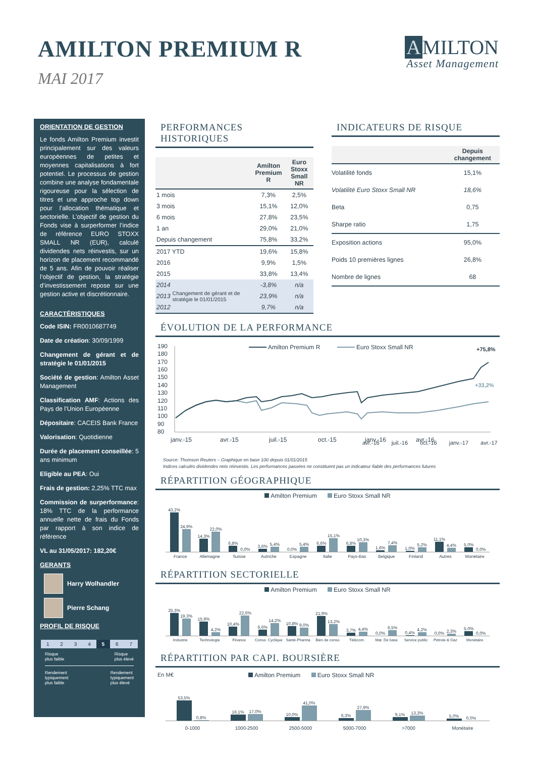AMILTON PREMIUM R
MAI 2017
A MILTON
Asset Management
ORIENTATION DE GESTION
Le fonds Amilton Premium investit principalement sur des valeurs européennes de petites et moyennes capitalisations à fort potentiel. Le processus de gestion combine une analyse fondamentale rigoureuse pour la sélection de titres et une approche top down pour l’allocation thématique et sectorielle. L’objectif de gestion du Fonds vise à surperformer l’indice de référence EURO STOXX SMALL NR (EUR), calculé dividendes nets réinvestis, sur un horizon de placement recommandé de 5 ans. Afin de pouvoir réaliser l’objectif de gestion, la stratégie d’investissement repose sur une gestion active et discrétionnaire.
CARACTÉRISTIQUES
Code ISIN: FR0010687749
Date de création: 30/09/1999
Changement de gérant et de stratégie le 01/01/2015
Société de gestion: Amilton Asset Management
Classification AMF: Actions des Pays de l’Union Européenne
Dépositaire: CACEIS Bank France
Valorisation: Quotidienne
Durée de placement conseillée: 5 ans minimum
Eligible au PEA: Oui
Frais de gestion: 2,25% TTC max
Commission de surperformance: 18% TTC de la performance annuelle nette de frais du Fonds par rapport à son indice de référence
VL au 31/05/2017: 182,20€
GERANTS
Harry Wolhandler
Pierre Schang
PROFIL DE RISQUE
1 2 3 4 5 6 7
Risque
plus faible Risque
plus élevé
Rendement
typiquement
plus faible Rendement
typiquement
plus élevé
PERFORMANCES HISTORIQUES
| | | Amilton Premium R | Euro Stoxx Small NR |
| --- | --- | --- | --- |
| 1 mois | | 7,3% | 2,5% |
| 3 mois | | 15,1% | 12,0% |
| 6 mois | | 27,8% | 23,5% |
| 1 an | | 29,0% | 21,0% |
| Depuis changement | | 75,8% | 33,2% |
| 2017 YTD | | 19,6% | 15,8% |
| 2016 | | 9,9% | 1,5% |
| 2015 | | 33,8% | 13,4% |
| 2014 | Changement de gérant et de stratégie le 01/01/2015 | -3,8% | n/a |
| 2013 | | 23,9% | n/a |
| 2012 | | 9,7% | n/a |
INDICATEURS DE RISQUE
| | Depuis changement |
| --- | --- |
| Volatilité fonds | 15,1% |
| Volatilité Euro Stoxx Small NR | 18,6% |
| Beta | 0,75 |
| Sharpe ratio | 1,75 |
| Exposition actions | 95,0% |
| Poids 10 premières lignes | 26,8% |
| Nombre de lignes | 68 |
ÉVOLUTION DE LA PERFORMANCE
190
180
170
160
150
140
130
120
110
100
90
80
Amilton Premium R
Euro Stoxx Small NR
+75,8%
+33,2%
janv.-15
avr.-15
juil.-15
oct.-15
janv.-16
avr.-16
avr.-16 juil.-16 oct.-16 janv.-17 avr.-17
Source: Thomson Reuters – Graphique en base 100 depuis 01/01/2015
Indices calculés dividendes nets réinvestis. Les performances passées ne constituent pas un indicateur fiable des performances futures
RÉPARTITION GÉOGRAPHIQUE
Amilton Premium Euro Stoxx Small NR
43,2%
24,9%
14,3%
22,0%
6,8%
0,0%
3,6%
5,4%
0,0%
5,4%
6,6%
15,1%
6,8%
10,3%
1,6%
7,4%
1,0%
5,2%
11,1%
4,4%
5,0%
0,0%
France Allemagne Suisse Autriche Espagne Italie Pays-Bas Belgique Finland Autres Monétaire
RÉPARTITION SECTORIELLE
Amilton Premium Euro Stoxx Small NR
25,3%
19,3%
15,9%
4,2%
10,4%
22,6%
6,6%
14,2%
10,8%
9,0%
21,9%
13,2%
3,7%
4,4%
0,0%
6,5%
0,4%
4,2%
0,0%
2,3%
5,0%
0,0%
Industrie Technologie Finance Conso. Cyclique Santé-Pharma Bien de conso Télécom. Mat. De base Service public Pétrole & Gaz Monétaire
RÉPARTITION PAR CAPI. BOURSIÈRE
En M€ Amilton Premium Euro Stoxx Small NR
53,5%
0,8%
16,1%
17,0%
10,0%
41,0%
6,3%
27,9%
9,1%
13,3%
5,0%
0,0%
0-1000 1000-2500 2500-5000 5000-7000 >7000 Monétaire